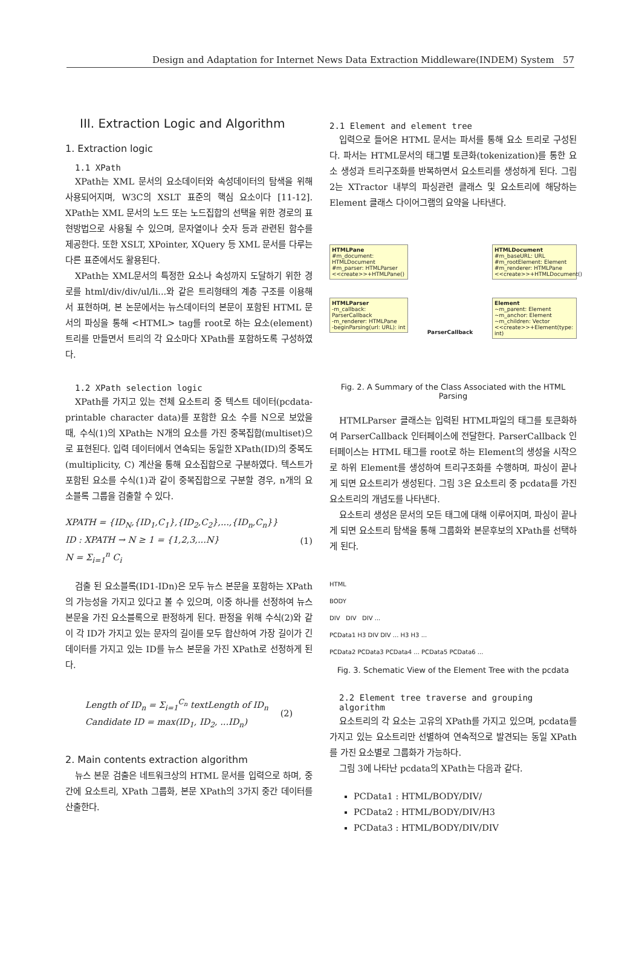Design and Adaptation for Internet News Data Extraction Middleware(INDEM) System 57
III. Extraction Logic and Algorithm
1. Extraction logic
1.1 XPath
XPath는 XML 문서의 요소데이터와 속성데이터의 탐색을 위해 사용되어지며, W3C의 XSLT 표준의 핵심 요소이다 [11-12]. XPath는 XML 문서의 노드 또는 노드집합의 선택을 위한 경로의 표현방법으로 사용될 수 있으며, 문자열이나 숫자 등과 관련된 함수를 제공한다. 또한 XSLT, XPointer, XQuery 등 XML 문서를 다루는 다른 표준에서도 활용된다.
XPath는 XML문서의 특정한 요소나 속성까지 도달하기 위한 경로를 html/div/div/ul/li...와 같은 트리형태의 계층 구조를 이용해서 표현하며, 본 논문에서는 뉴스데이터의 본문이 포함된 HTML 문서의 파싱을 통해 <HTML> tag를 root로 하는 요소(element)트리를 만들면서 트리의 각 요소마다 XPath를 포함하도록 구성하였다.
1.2 XPath selection logic
XPath를 가지고 있는 전체 요소트리 중 텍스트 데이터(pcdata-printable character data)를 포함한 요소 수를 N으로 보았을 때, 수식(1)의 XPath는 N개의 요소를 가진 중복집합(multiset)으로 표현된다. 입력 데이터에서 연속되는 동일한 XPath(ID)의 중복도(multiplicity, C) 계산을 통해 요소집합으로 구분하였다. 텍스트가 포함된 요소를 수식(1)과 같이 중복집합으로 구분할 경우, n개의 요소블록 그룹을 검출할 수 있다.
XPATH = {ID<sub>N</sub>,{ID<sub>1</sub>,C<sub>1</sub>},{ID<sub>2</sub>,C<sub>2</sub>},...,{ID<sub>n</sub>,C<sub>n</sub>}}
ID : XPATH → N ≥ 1 = {1,2,3,...N}
N = Σ<sub>i=1</sub><sup>n</sup> C<sub>i</sub>
(1)
검출 된 요소블록(ID1-IDn)은 모두 뉴스 본문을 포함하는 XPath의 가능성을 가지고 있다고 볼 수 있으며, 이중 하나를 선정하여 뉴스 본문을 가진 요소블록으로 판정하게 된다. 판정을 위해 수식(2)와 같이 각 ID가 가지고 있는 문자의 길이를 모두 합산하여 가장 길이가 긴 데이터를 가지고 있는 ID를 뉴스 본문을 가진 XPath로 선정하게 된다.
Length of ID<sub>n</sub> = Σ<sub>i=1</sub><sup>C<sub>n</sub></sup> textLength of ID<sub>n</sub>
Candidate ID = max(ID<sub>1</sub>, ID<sub>2</sub>, ...ID<sub>n</sub>)
(2)
2. Main contents extraction algorithm
뉴스 본문 검출은 네트워크상의 HTML 문서를 입력으로 하며, 중간에 요소트리, XPath 그룹화, 본문 XPath의 3가지 중간 데이터를 산출한다.
2.1 Element and element tree
입력으로 들어온 HTML 문서는 파서를 통해 요소 트리로 구성된다. 파서는 HTML문서의 태그별 토큰화(tokenization)를 통한 요소 생성과 트리구조화를 반복하면서 요소트리를 생성하게 된다. 그림 2는 XTractor 내부의 파싱관련 클래스 및 요소트리에 해당하는 Element 클래스 다이어그램의 요약을 나타낸다.
HTMLPane
#m_document: HTMLDocument
#m_parser: HTMLParser
<<create>>+HTMLPane()
HTMLParser
-m_callback: ParserCallback
-m_renderer: HTMLPane
-beginParsing(url: URL): int
ParserCallback
HTMLDocument
#m_baseURL: URL
#m_rootElement: Element
#m_renderer: HTMLPane
<<create>>+HTMLDocument()
Element
~m_parent: Element
~m_anchor: Element
~m_children: Vector
<<create>>+Element(type: int)
Fig. 2. A Summary of the Class Associated with the HTML Parsing
HTMLParser 클래스는 입력된 HTML파일의 태그를 토큰화하여 ParserCallback 인터페이스에 전달한다. ParserCallback 인터페이스는 HTML 태그를 root로 하는 Element의 생성을 시작으로 하위 Element를 생성하여 트리구조화를 수행하며, 파싱이 끝나게 되면 요소트리가 생성된다. 그림 3은 요소트리 중 pcdata를 가진 요소트리의 개념도를 나타낸다.
요소트리 생성은 문서의 모든 태그에 대해 이루어지며, 파싱이 끝나게 되면 요소트리 탐색을 통해 그룹화와 본문후보의 XPath를 선택하게 된다.
HTML
BODY
DIV DIV DIV ...
PCData1 H3 DIV DIV ... H3 H3 ...
PCData2 PCData3 PCData4 ... PCData5 PCData6 ...
Fig. 3. Schematic View of the Element Tree with the pcdata
2.2 Element tree traverse and grouping algorithm
요소트리의 각 요소는 고유의 XPath를 가지고 있으며, pcdata를 가지고 있는 요소트리만 선별하여 연속적으로 발견되는 동일 XPath를 가진 요소별로 그룹화가 가능하다.
그림 3에 나타난 pcdata의 XPath는 다음과 같다.
PCData1 : HTML/BODY/DIV/
PCData2 : HTML/BODY/DIV/H3
PCData3 : HTML/BODY/DIV/DIV